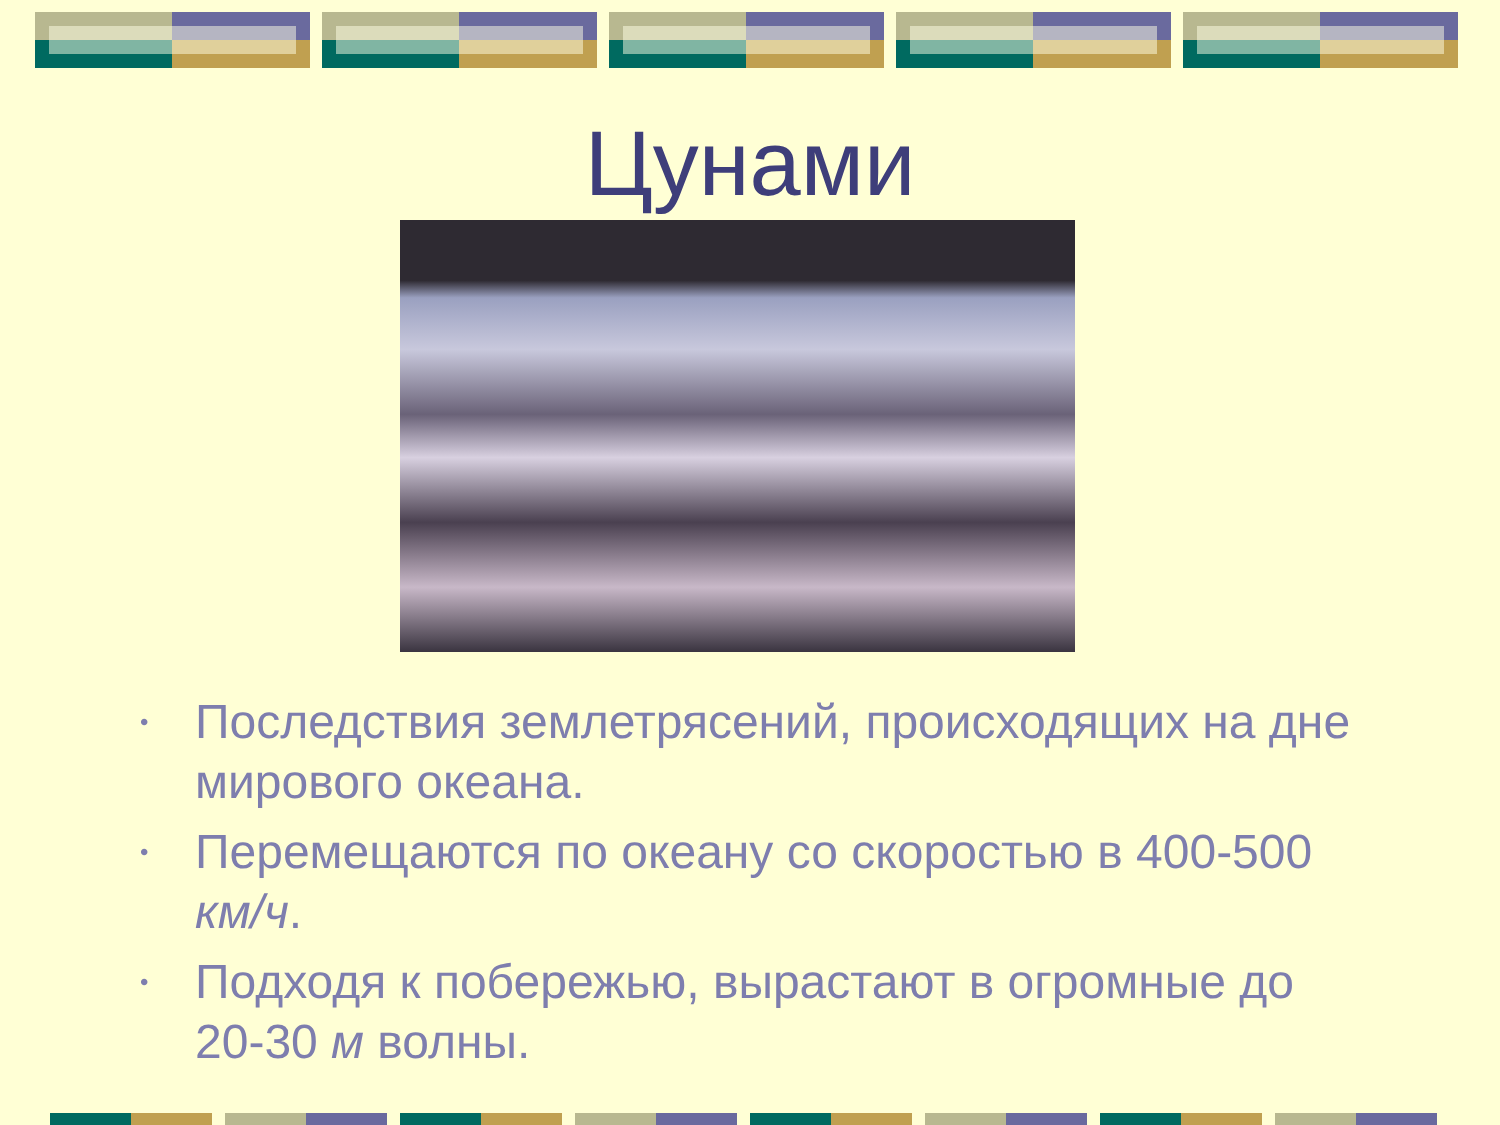Цунами
• Последствия землетрясений, происходящих на дне мирового океана.
• Перемещаются по океану со скоростью в 400-500 км/ч.
• Подходя к побережью, вырастают в огромные до 20-30 м волны.